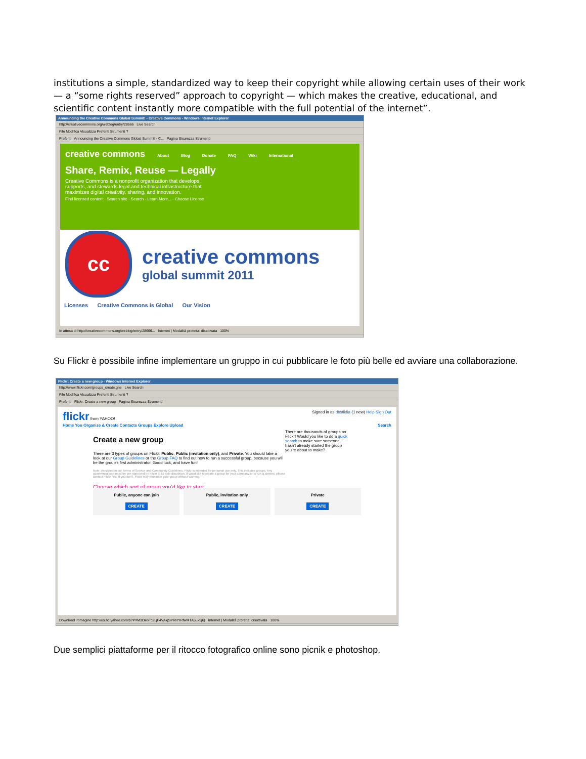institutions a simple, standardized way to keep their copyright while allowing certain uses of their work — a “some rights reserved” approach to copyright — which makes the creative, educational, and scientific content instantly more compatible with the full potential of the internet”.
Announcing the Creative Commons Global Summit! - Creative Commons - Windows Internet Explorer
http://creativecommons.org/weblog/entry/28666 Live Search
File Modifica Visualizza Preferiti Strumenti ?
Preferiti Announcing the Creative Commons Global Summit! - C... Pagina Sicurezza Strumenti
creative commons About Blog Donate FAQ Wiki International
Share, Remix, Reuse — Legally
Creative Commons is a nonprofit organization that develops, supports, and stewards legal and technical infrastructure that maximizes digital creativity, sharing, and innovation.
Find licensed content · Search site · Search · Learn More... · Choose License
cc
creative commons
global summit 2011
Licenses Creative Commons is Global Our Vision
In attesa di http://creativecommons.org/weblog/entry/28666... Internet | Modalità protetta: disattivata 100%
Su Flickr è possibile infine implementare un gruppo in cui pubblicare le foto più belle ed avviare una collaborazione.
Flickr: Create a new group - Windows Internet Explorer
http://www.flickr.com/groups_create.gne Live Search
File Modifica Visualizza Preferiti Strumenti ?
Preferiti Flickr: Create a new group Pagina Sicurezza Strumenti
flickr from YAHOO! Signed in as dhstlidia (1 new) Help Sign Out
Home You Organize & Create Contacts Groups Explore Upload Search
Create a new group
There are 3 types of groups on Flickr: Public, Public (invitation only), and Private. You should take a look at our Group Guidelines or the Group FAQ to find out how to run a successful group, because you will be the group's first administrator. Good luck, and have fun!
Note: As stated in our Terms of Service and Community Guidelines, Flickr is intended for personal use only. This includes groups. Any commercial use must be pre-approved by Flickr at its sole discretion. If you'd like to create a group for your company or to run a contest, please contact Flickr first. If you don't, Flickr may terminate your group without warning.
Choose which sort of group you'd like to start
There are thousands of groups on Flickr! Would you like to do a quick search to make sure someone hasn't already started the group you're about to make?
Public, anyone can join
CREATE
Public, invitation only
CREATE
Private
CREATE
Download immagine http://us.bc.yahoo.com/b?P=M3OeoTc2LjF4VAkjSPRRYRfwMTA5Lk5j6( Internet | Modalità protetta: disattivata 100%
Due semplici piattaforme per il ritocco fotografico online sono picnik e photoshop.